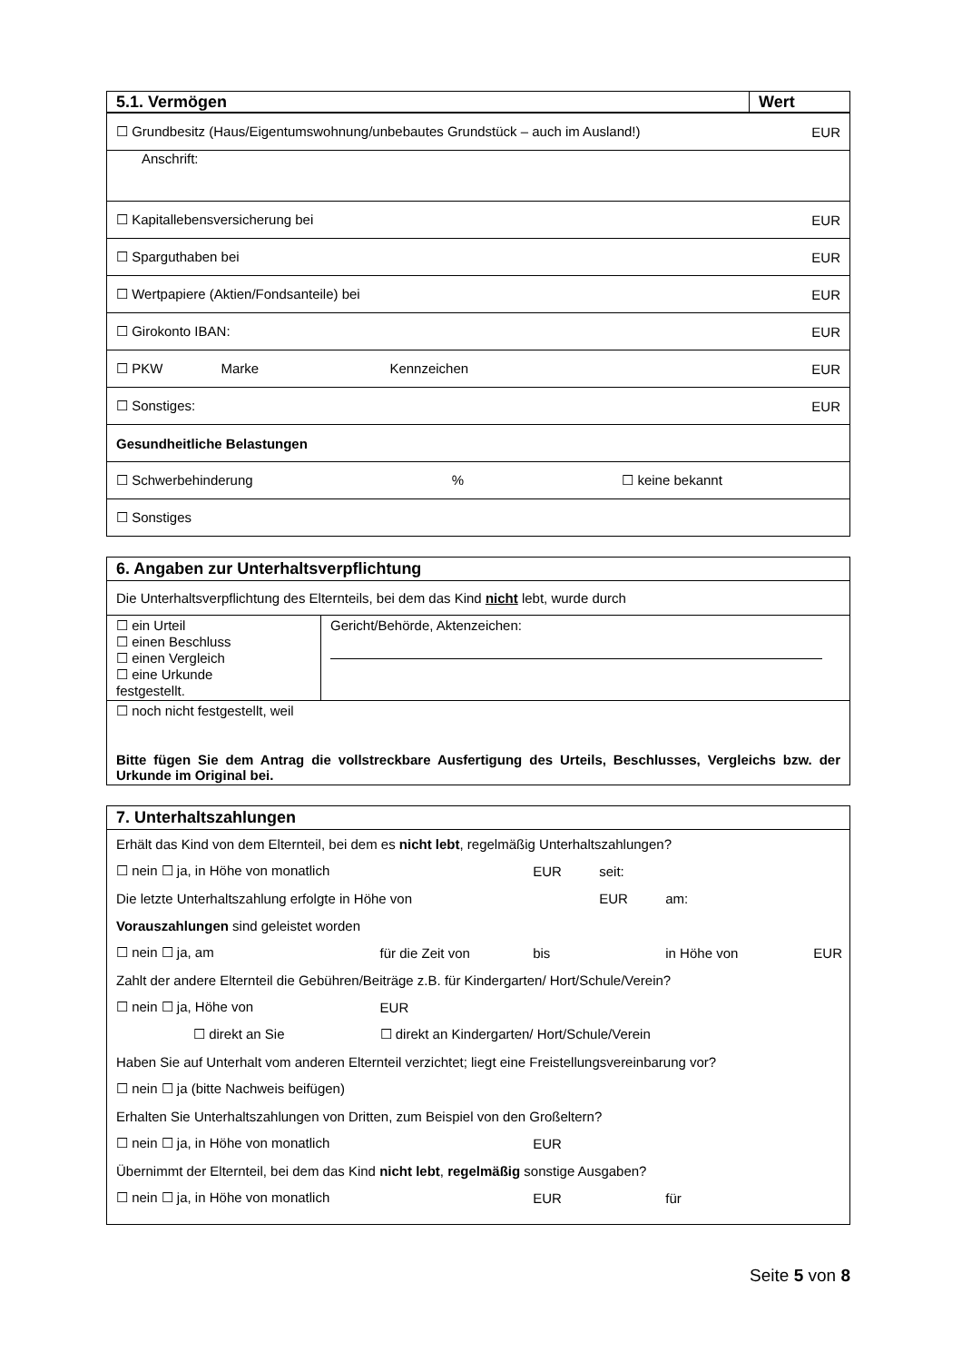| 5.1. Vermögen | Wert |
| ☐ Grundbesitz (Haus/Eigentumswohnung/unbebautes Grundstück – auch im Ausland!) | EUR |
| Anschrift: | |
| ☐ Kapitallebensversicherung bei | EUR |
| ☐ Sparguthaben bei | EUR |
| ☐ Wertpapiere (Aktien/Fondsanteile) bei | EUR |
| ☐ Girokonto IBAN: | EUR |
| ☐ PKW Marke Kennzeichen | EUR |
| ☐ Sonstiges: | EUR |
| Gesundheitliche Belastungen | |
| ☐ Schwerbehinderung % ☐ keine bekannt | |
| ☐ Sonstiges | |
6. Angaben zur Unterhaltsverpflichtung
Die Unterhaltsverpflichtung des Elternteils, bei dem das Kind nicht lebt, wurde durch
| ☐ ein Urteil ☐ einen Beschluss ☐ einen Vergleich ☐ eine Urkunde festgestellt. | Gericht/Behörde, Aktenzeichen: |
☐ noch nicht festgestellt, weil
Bitte fügen Sie dem Antrag die vollstreckbare Ausfertigung des Urteils, Beschlusses, Vergleichs bzw. der Urkunde im Original bei.
7. Unterhaltszahlungen
| Erhält das Kind von dem Elternteil, bei dem es nicht lebt , regelmäßig Unterhaltszahlungen? | | | | | |
| ☐ nein ☐ ja, in Höhe von monatlich | | EUR | seit: | | |
| Die letzte Unterhaltszahlung erfolgte in Höhe von | | | EUR | am: | |
| Vorauszahlungen sind geleistet worden | | | | | |
| ☐ nein ☐ ja, am | für die Zeit von | bis | | in Höhe von | EUR |
| Zahlt der andere Elternteil die Gebühren/Beiträge z.B. für Kindergarten/ Hort/Schule/Verein? | | | | | |
| ☐ nein ☐ ja, Höhe von | EUR | | | | |
| ☐ direkt an Sie | ☐ direkt an Kindergarten/ Hort/Schule/Verein | | | | |
| Haben Sie auf Unterhalt vom anderen Elternteil verzichtet; liegt eine Freistellungsvereinbarung vor? | | | | | |
| ☐ nein ☐ ja (bitte Nachweis beifügen) | | | | | |
| Erhalten Sie Unterhaltszahlungen von Dritten, zum Beispiel von den Großeltern? | | | | | |
| ☐ nein ☐ ja, in Höhe von monatlich | | EUR | | | |
| Übernimmt der Elternteil, bei dem das Kind nicht lebt , regelmäßig sonstige Ausgaben? | | | | | |
| ☐ nein ☐ ja, in Höhe von monatlich | | EUR | | für | |
Seite 5 von 8